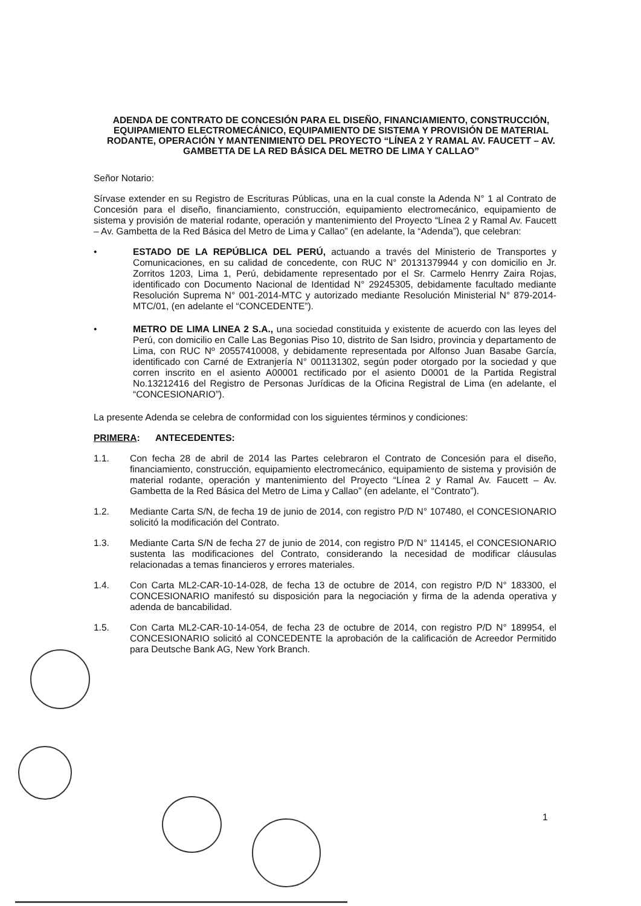ADENDA DE CONTRATO DE CONCESIÓN PARA EL DISEÑO, FINANCIAMIENTO, CONSTRUCCIÓN, EQUIPAMIENTO ELECTROMECÁNICO, EQUIPAMIENTO DE SISTEMA Y PROVISIÓN DE MATERIAL RODANTE, OPERACIÓN Y MANTENIMIENTO DEL PROYECTO “LÍNEA 2 Y RAMAL AV. FAUCETT – AV. GAMBETTA DE LA RED BÁSICA DEL METRO DE LIMA Y CALLAO”
Señor Notario:
Sírvase extender en su Registro de Escrituras Públicas, una en la cual conste la Adenda N° 1 al Contrato de Concesión para el diseño, financiamiento, construcción, equipamiento electromecánico, equipamiento de sistema y provisión de material rodante, operación y mantenimiento del Proyecto “Línea 2 y Ramal Av. Faucett – Av. Gambetta de la Red Básica del Metro de Lima y Callao” (en adelante, la “Adenda”), que celebran:
• ESTADO DE LA REPÚBLICA DEL PERÚ, actuando a través del Ministerio de Transportes y Comunicaciones, en su calidad de concedente, con RUC N° 20131379944 y con domicilio en Jr. Zorritos 1203, Lima 1, Perú, debidamente representado por el Sr. Carmelo Henrry Zaira Rojas, identificado con Documento Nacional de Identidad N° 29245305, debidamente facultado mediante Resolución Suprema N° 001-2014-MTC y autorizado mediante Resolución Ministerial N° 879-2014-MTC/01, (en adelante el “CONCEDENTE”).
• METRO DE LIMA LINEA 2 S.A., una sociedad constituida y existente de acuerdo con las leyes del Perú, con domicilio en Calle Las Begonias Piso 10, distrito de San Isidro, provincia y departamento de Lima, con RUC Nº 20557410008, y debidamente representada por Alfonso Juan Basabe García, identificado con Carné de Extranjería N° 001131302, según poder otorgado por la sociedad y que corren inscrito en el asiento A00001 rectificado por el asiento D0001 de la Partida Registral No.13212416 del Registro de Personas Jurídicas de la Oficina Registral de Lima (en adelante, el “CONCESIONARIO”).
La presente Adenda se celebra de conformidad con los siguientes términos y condiciones:
PRIMERA: ANTECEDENTES:
1.1. Con fecha 28 de abril de 2014 las Partes celebraron el Contrato de Concesión para el diseño, financiamiento, construcción, equipamiento electromecánico, equipamiento de sistema y provisión de material rodante, operación y mantenimiento del Proyecto “Línea 2 y Ramal Av. Faucett – Av. Gambetta de la Red Básica del Metro de Lima y Callao” (en adelante, el “Contrato”).
1.2. Mediante Carta S/N, de fecha 19 de junio de 2014, con registro P/D N° 107480, el CONCESIONARIO solicitó la modificación del Contrato.
1.3. Mediante Carta S/N de fecha 27 de junio de 2014, con registro P/D N° 114145, el CONCESIONARIO sustenta las modificaciones del Contrato, considerando la necesidad de modificar cláusulas relacionadas a temas financieros y errores materiales.
1.4. Con Carta ML2-CAR-10-14-028, de fecha 13 de octubre de 2014, con registro P/D N° 183300, el CONCESIONARIO manifestó su disposición para la negociación y firma de la adenda operativa y adenda de bancabilidad.
1.5. Con Carta ML2-CAR-10-14-054, de fecha 23 de octubre de 2014, con registro P/D N° 189954, el CONCESIONARIO solicitó al CONCEDENTE la aprobación de la calificación de Acreedor Permitido para Deutsche Bank AG, New York Branch.
1